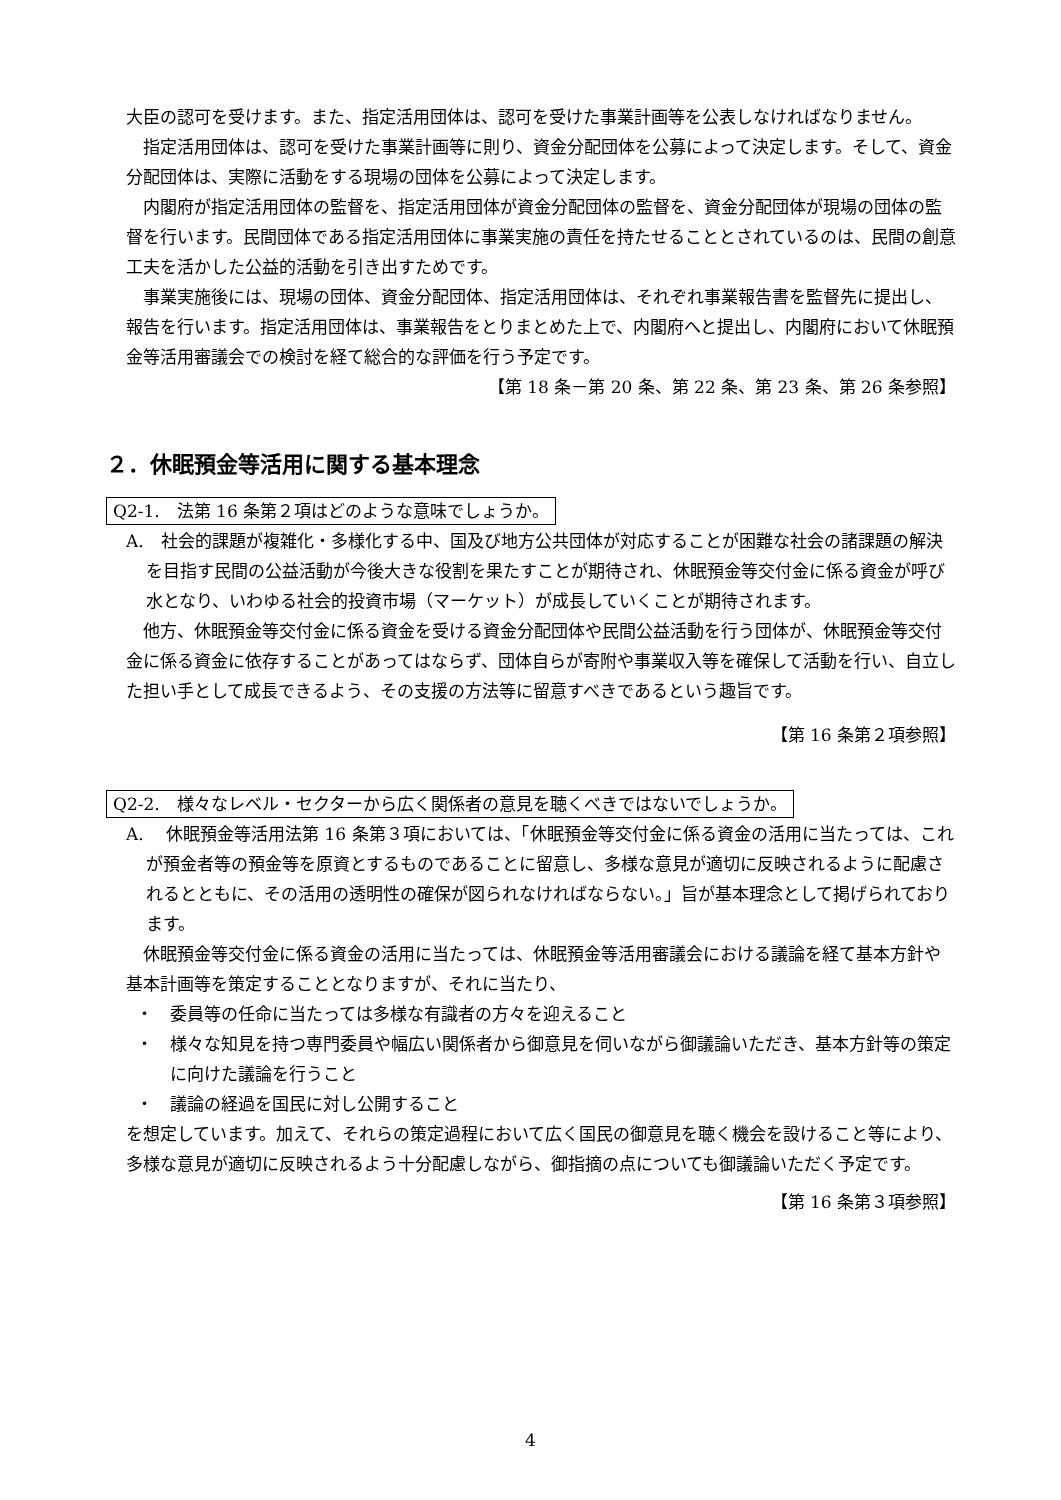大臣の認可を受けます。また、指定活用団体は、認可を受けた事業計画等を公表しなければなりません。
指定活用団体は、認可を受けた事業計画等に則り、資金分配団体を公募によって決定します。そして、資金分配団体は、実際に活動をする現場の団体を公募によって決定します。
内閣府が指定活用団体の監督を、指定活用団体が資金分配団体の監督を、資金分配団体が現場の団体の監督を行います。民間団体である指定活用団体に事業実施の責任を持たせることとされているのは、民間の創意工夫を活かした公益的活動を引き出すためです。
事業実施後には、現場の団体、資金分配団体、指定活用団体は、それぞれ事業報告書を監督先に提出し、報告を行います。指定活用団体は、事業報告をとりまとめた上で、内閣府へと提出し、内閣府において休眠預金等活用審議会での検討を経て総合的な評価を行う予定です。
【第 18 条－第 20 条、第 22 条、第 23 条、第 26 条参照】
２．休眠預金等活用に関する基本理念
Q2-1.　法第 16 条第２項はどのような意味でしょうか。
A.　社会的課題が複雑化・多様化する中、国及び地方公共団体が対応することが困難な社会の諸課題の解決を目指す民間の公益活動が今後大きな役割を果たすことが期待され、休眠預金等交付金に係る資金が呼び水となり、いわゆる社会的投資市場（マーケット）が成長していくことが期待されます。
他方、休眠預金等交付金に係る資金を受ける資金分配団体や民間公益活動を行う団体が、休眠預金等交付金に係る資金に依存することがあってはならず、団体自らが寄附や事業収入等を確保して活動を行い、自立した担い手として成長できるよう、その支援の方法等に留意すべきであるという趣旨です。
【第 16 条第２項参照】
Q2-2.　様々なレベル・セクターから広く関係者の意見を聴くべきではないでしょうか。
A.　 休眠預金等活用法第 16 条第３項においては、「休眠預金等交付金に係る資金の活用に当たっては、これが預金者等の預金等を原資とするものであることに留意し、多様な意見が適切に反映されるように配慮されるとともに、その活用の透明性の確保が図られなければならない。」旨が基本理念として掲げられております。
休眠預金等交付金に係る資金の活用に当たっては、休眠預金等活用審議会における議論を経て基本方針や基本計画等を策定することとなりますが、それに当たり、
・　委員等の任命に当たっては多様な有識者の方々を迎えること
・　様々な知見を持つ専門委員や幅広い関係者から御意見を伺いながら御議論いただき、基本方針等の策定に向けた議論を行うこと
・　議論の経過を国民に対し公開すること
を想定しています。加えて、それらの策定過程において広く国民の御意見を聴く機会を設けること等により、多様な意見が適切に反映されるよう十分配慮しながら、御指摘の点についても御議論いただく予定です。
【第 16 条第３項参照】
4